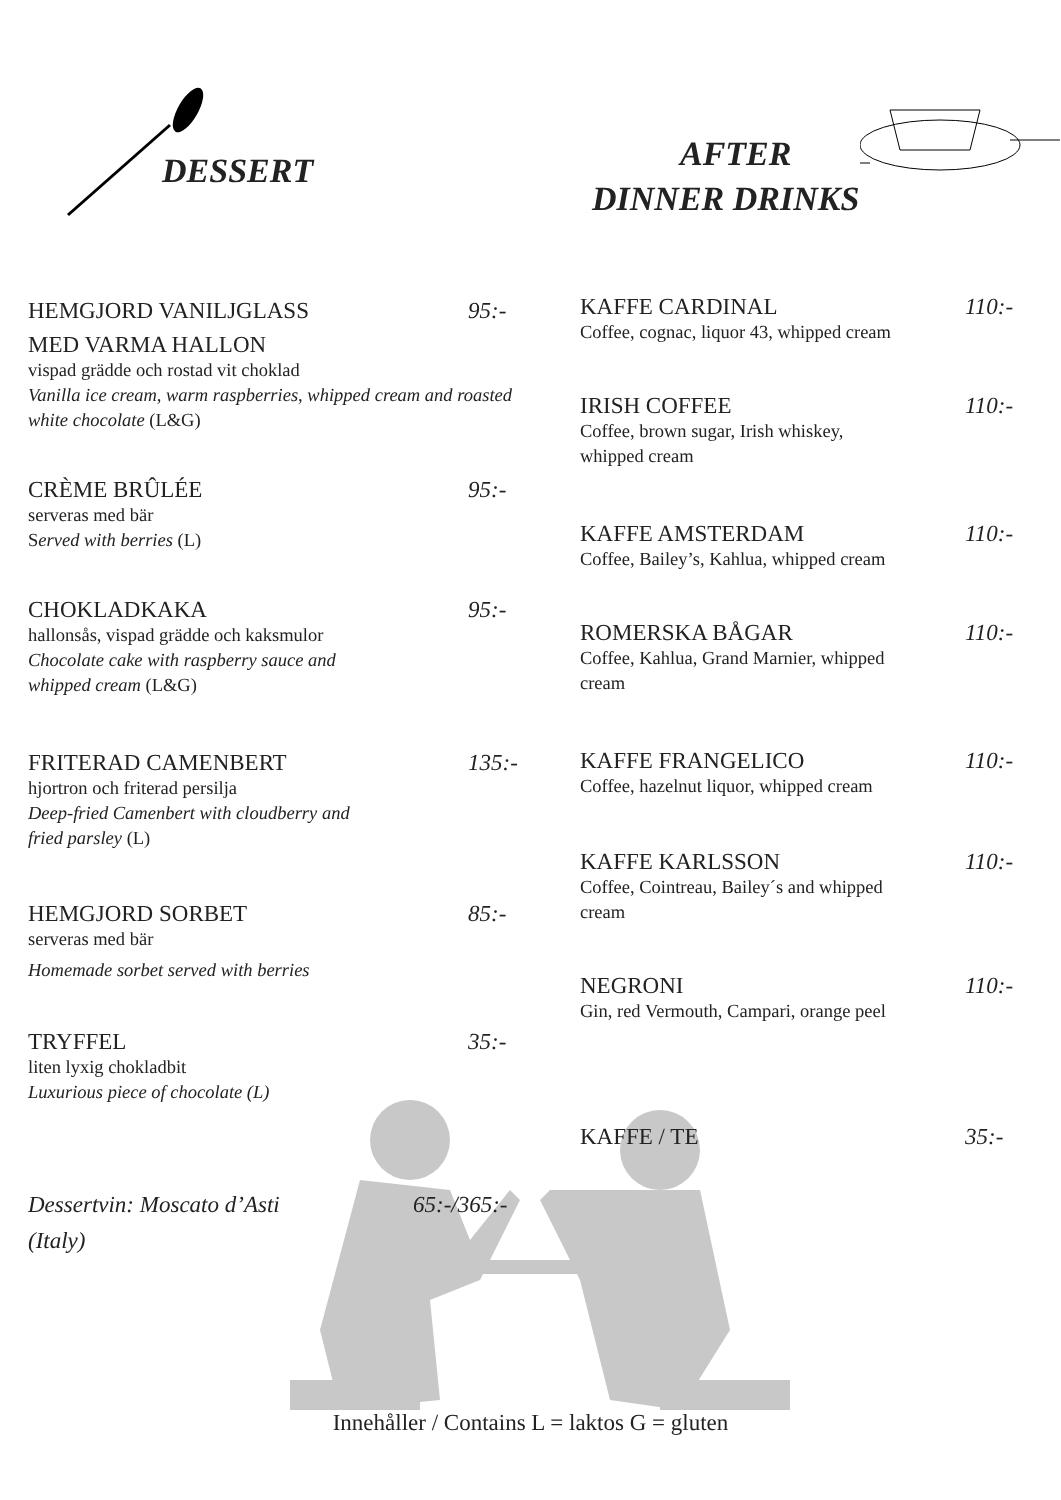DESSERT
AFTER
DINNER DRINKS
HEMGJORD VANILJGLASS
MED VARMA HALLON
vispad grädde och rostad vit choklad
Vanilla ice cream, warm raspberries, whipped cream and roasted white chocolate (L&G)
95:-
CRÈME BRÛLÉE
serveras med bär
Served with berries (L)
95:-
CHOKLADKAKA
hallonsås, vispad grädde och kaksmulor
Chocolate cake with raspberry sauce and
whipped cream (L&G)
95:-
FRITERAD CAMENBERT
hjortron och friterad persilja
Deep-fried Camenbert with cloudberry and
fried parsley (L)
135:-
HEMGJORD SORBET
serveras med bär
Homemade sorbet served with berries
85:-
TRYFFEL
liten lyxig chokladbit
Luxurious piece of chocolate (L)
35:-
Dessertvin: Moscato d’Asti
(Italy)
65:-/365:-
KAFFE CARDINAL
Coffee, cognac, liquor 43, whipped cream
110:-
IRISH COFFEE
Coffee, brown sugar, Irish whiskey,
whipped cream
110:-
KAFFE AMSTERDAM
Coffee, Bailey’s, Kahlua, whipped cream
110:-
ROMERSKA BÅGAR
Coffee, Kahlua, Grand Marnier, whipped
cream
110:-
KAFFE FRANGELICO
Coffee, hazelnut liquor, whipped cream
110:-
KAFFE KARLSSON
Coffee, Cointreau, Bailey´s and whipped
cream
110:-
NEGRONI
Gin, red Vermouth, Campari, orange peel
110:-
KAFFE / TE
35:-
Innehåller / Contains L = laktos G = gluten